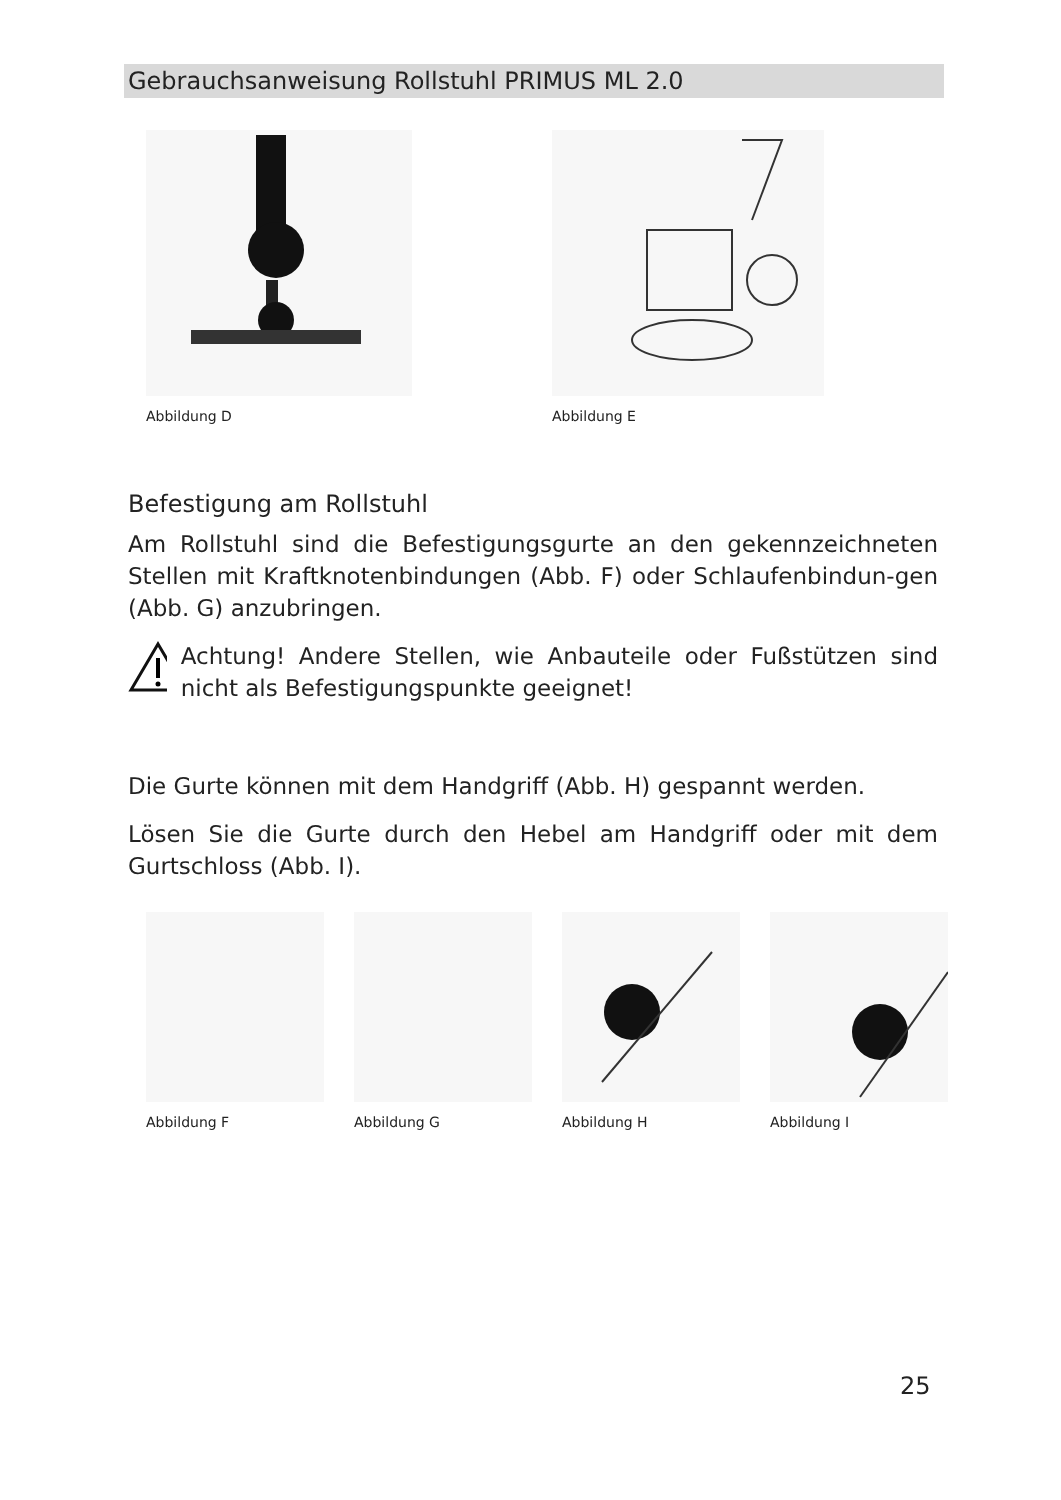Gebrauchsanweisung Rollstuhl PRIMUS ML 2.0
Abbildung D Abbildung E
Befestigung am Rollstuhl
Am Rollstuhl sind die Befestigungsgurte an den gekennzeichneten Stellen mit Kraftknotenbindungen (Abb. F) oder Schlaufenbindun-gen (Abb. G) anzubringen.
Achtung! Andere Stellen, wie Anbauteile oder Fußstützen sind nicht als Befestigungspunkte geeignet!
Die Gurte können mit dem Handgriff (Abb. H) gespannt werden.
Lösen Sie die Gurte durch den Hebel am Handgriff oder mit dem Gurtschloss (Abb. I).
Abbildung F Abbildung G Abbildung H Abbildung I
25